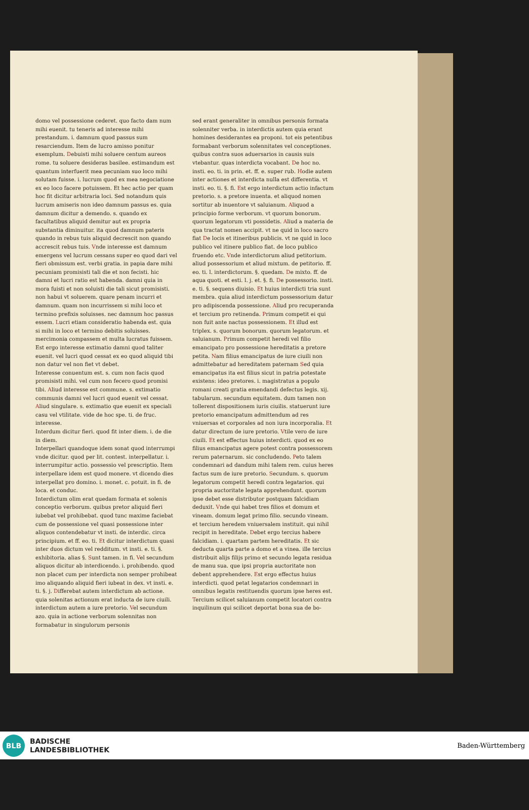domo vel possessione cederet. quo facto dam num mihi euenit. tu teneris ad interesse mihi prestandum. i. damnum quod passus sum resarciendum. Item de lucro amisso ponitur exemplum. Debuisti mihi soluere centum aureos rome. tu soluere desideras basilee. estimandum est quantum interfuerit mea pecuniam suo loco mihi solutam fuisse. i. lucrum quod ex mea negociatione ex eo loco facere potuissem. Et hec actio per quam hoc fit dicitur arbitraria loci. Sed notandum quis lucrum amiseris non ideo damnum passus es. quia damnum dicitur a demendo. s. quando ex facultatibus aliquid demitur aut ex propria substantia diminuitur. ita quod damnum pateris quando in rebus tuis aliquid decrescit non quando accrescit rebus tuis. Vnde interesse est damnum emergens vel lucrum cessans super eo quod dari vel fieri obmissum est. verbi gratia. in papia dare mihi pecuniam promisisti tali die et non fecisti. hic damni et lucri ratio est habenda. damni quia in mora fuisti et non soluisti die tali sicut promisisti. non habui vt soluerem. quare penam incurri et damnum. quam non incurrissem si mihi loco et termino prefixis soluisses. nec damnum hoc passus essem. Lucri etiam consideratio habenda est. quia si mihi in loco et termino debitis soluisses. mercimonia compassem et multa lucratus fuissem. Est ergo interesse extimatio damni quod taliter euenit. vel lucri quod cessat ex eo quod aliquid tibi non datur vel non fiet vt debet.
Interesse conuentum est. s. cum non facis quod promisisti mihi. vel cum non fecero quod promisi tibi. Aliud interesse est commune. s. extimatio communis damni vel lucri quod euenit vel cessat. Aliud singulare. s. extimatio que euenit ex speciali casu vel vtilitate. vide de hoc spe. ti. de fruc. interesse.
Interdum dicitur fieri. quod fit inter diem. i. de die in diem.
Interpellari quandoque idem sonat quod interrumpi vnde dicitur. quod per lit. contest. interpellatur. i. interrumpitur actio. possessio vel prescriptio. Item interpellare idem est quod monere. vt dicendo dies interpellat pro domino. i. monet. c. potuit. in fi. de loca. et conduc.
Interdictum olim erat quedam formata et solenis conceptio verborum. quibus pretor aliquid fieri iubebat vel prohibebat. quod tunc maxime faciebat cum de possessione vel quasi possessione inter aliquos contendebatur vt insti. de interdic. circa principium. et ff. eo. ti. Et dicitur interdictum quasi inter duos dictum vel redditum. vt insti. e. ti. §. exhibitoria. alias §. Sunt tamen. in fi. Vel secundum aliquos dicitur ab interdicendo. i. prohibendo. quod non placet cum per interdicta non semper prohibeat imo aliquando aliquid fieri iubeat in dex. vt insti. e. ti. §. j. Differebat autem interdictum ab actione. quia solenitas actionum erat inducta de iure ciuili. interdictum autem a iure pretorio. Vel secundum azo. quia in actione verborum solennitas non formabatur in singulorum personis
sed erant generaliter in omnibus personis formata solenniter verba. in interdictis autem quia erant homines desiderantes ea proponi. tot eis petentibus formabant verborum solennitates vel conceptiones. quibus contra suos aduersarios in causis suis vtebantur. quas interdicta vocabant. De hoc no. insti. eo. ti. in prin. et. ff. e. super rub. Hodie autem inter actiones et interdicta nulla est differentia. vt insti. eo. ti. §. fi. Est ergo interdictum actio infactum pretorio. s. a pretore inuenta. et aliquod nomen sortitur ab inuentore vt saluianum. Aliquod a principio forme verborum. vt quorum bonorum. quorum legatorum vti possidetis. Aliud a materia de qua tractat nomen accipit. vt ne quid in loco sacro fiat De locis et itineribus publicis. vt ne quid in loco publico vel itinere publico fiat. de loco publico fruendo etc. Vnde interdictorum aliud petitorium. aliud possessorium et aliud mixtum. de petitorio. ff. eo. ti. l. interdictorum. §. quedam. De mixto. ff. de aqua quoti. et esti. l. j. et. §. fi. De possessorio. insti. e. ti. §. sequens diuisio. Et huius interdicti tria sunt membra. quia aliud interdictum possessorium datur pro adipiscenda possessione. Aliud pro recuperanda et tercium pro retinenda. Primum competit ei qui non fuit ante nactus possessionem. Et illud est triplex. s. quorum bonorum. quorum legatorum. et saluianum. Primum competit heredi vel filio emancipato pro possessione hereditatis a pretore petita. Nam filius emancipatus de iure ciuili non admittebatur ad hereditatem paternam Sed quia emancipatus ita est filius sicut in patria potestate existens: ideo pretores. i. magistratus a populo romani creati gratia emendandi defectus legis. xij. tabularum. secundum equitatem. dum tamen non tollerent dispositionem iuris ciuilis. statuerunt iure pretorio emancipatum admittendum ad res vniuersas et corporales ad non iura incorporalia. Et datur directum de iure pretorio. Vtile vero de iure ciuili. Et est effectus huius interdicti. quod ex eo filius emancipatus agere potest contra possessorem rerum paternarum. sic concludendo. Peto talem condemnari ad dandum mihi talem rem. cuius heres factus sum de iure pretorio. Secundum. s. quorum legatorum competit heredi contra legatarios. qui propria auctoritate legata apprehendunt. quorum ipse debet esse distributor postquam falcidiam deduxit. Vnde qui habet tres filios et domum et vineam. domum legat primo filio. secundo vineam. et tercium heredem vniuersalem instituit. qui nihil recipit in hereditate. Debet ergo tercius habere falcidiam. i. quartam partem hereditatis. Et sic deducta quarta parte a domo et a vinea. ille tercius distribuit alijs filijs primo et secundo legata residua de manu sua. que ipsi propria auctoritate non debent apprehendere. Est ergo effectus huius interdicti. quod petat legatarios condemnari in omnibus legatis restituendis quorum ipse heres est. Tercium scilicet saluianum competit locatori contra inquilinum qui scilicet deportat bona sua de bo-
BLB
BADISCHE
LANDESBIBLIOTHEK
Baden-Württemberg